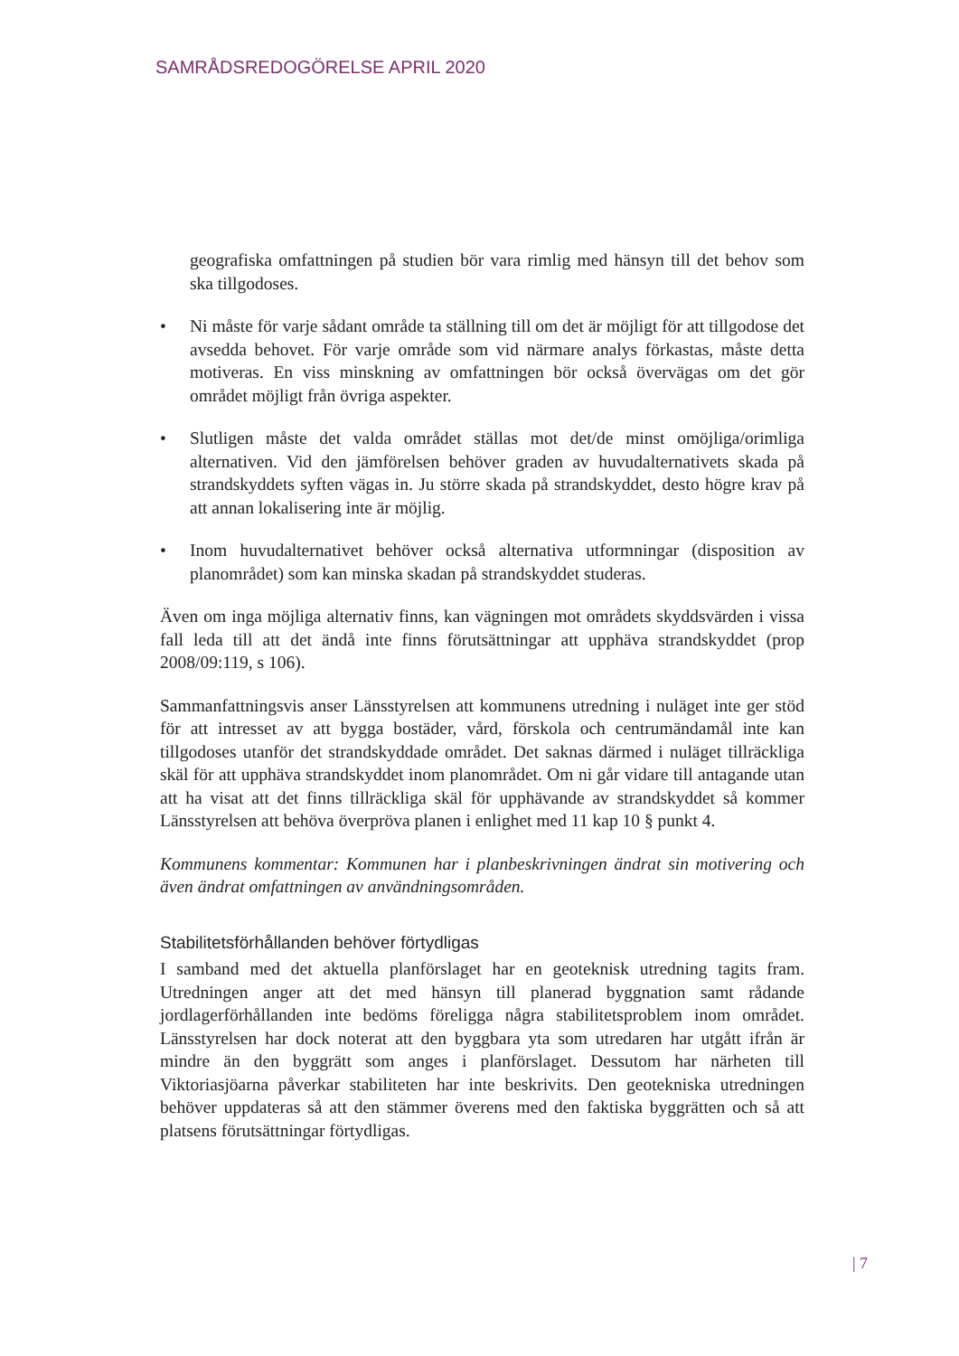SAMRÅDSREDOGÖRELSE APRIL 2020
geografiska omfattningen på studien bör vara rimlig med hänsyn till det behov som ska tillgodoses.
• Ni måste för varje sådant område ta ställning till om det är möjligt för att tillgodose det avsedda behovet. För varje område som vid närmare analys förkastas, måste detta motiveras. En viss minskning av omfattningen bör också övervägas om det gör området möjligt från övriga aspekter.
• Slutligen måste det valda området ställas mot det/de minst omöjliga/orimliga alternativen. Vid den jämförelsen behöver graden av huvudalternativets skada på strandskyddets syften vägas in. Ju större skada på strandskyddet, desto högre krav på att annan lokalisering inte är möjlig.
• Inom huvudalternativet behöver också alternativa utformningar (disposition av planområdet) som kan minska skadan på strandskyddet studeras.
Även om inga möjliga alternativ finns, kan vägningen mot områdets skyddsvärden i vissa fall leda till att det ändå inte finns förutsättningar att upphäva strandskyddet (prop 2008/09:119, s 106).
Sammanfattningsvis anser Länsstyrelsen att kommunens utredning i nuläget inte ger stöd för att intresset av att bygga bostäder, vård, förskola och centrumändamål inte kan tillgodoses utanför det strandskyddade området. Det saknas därmed i nuläget tillräckliga skäl för att upphäva strandskyddet inom planområdet. Om ni går vidare till antagande utan att ha visat att det finns tillräckliga skäl för upphävande av strandskyddet så kommer Länsstyrelsen att behöva överpröva planen i enlighet med 11 kap 10 § punkt 4.
Kommunens kommentar: Kommunen har i planbeskrivningen ändrat sin motivering och även ändrat omfattningen av användningsområden.
Stabilitetsförhållanden behöver förtydligas
I samband med det aktuella planförslaget har en geoteknisk utredning tagits fram. Utredningen anger att det med hänsyn till planerad byggnation samt rådande jordlagerförhållanden inte bedöms föreligga några stabilitetsproblem inom området. Länsstyrelsen har dock noterat att den byggbara yta som utredaren har utgått ifrån är mindre än den byggrätt som anges i planförslaget. Dessutom har närheten till Viktoriasjöarna påverkar stabiliteten har inte beskrivits. Den geotekniska utredningen behöver uppdateras så att den stämmer överens med den faktiska byggrätten och så att platsens förutsättningar förtydligas.
| 7